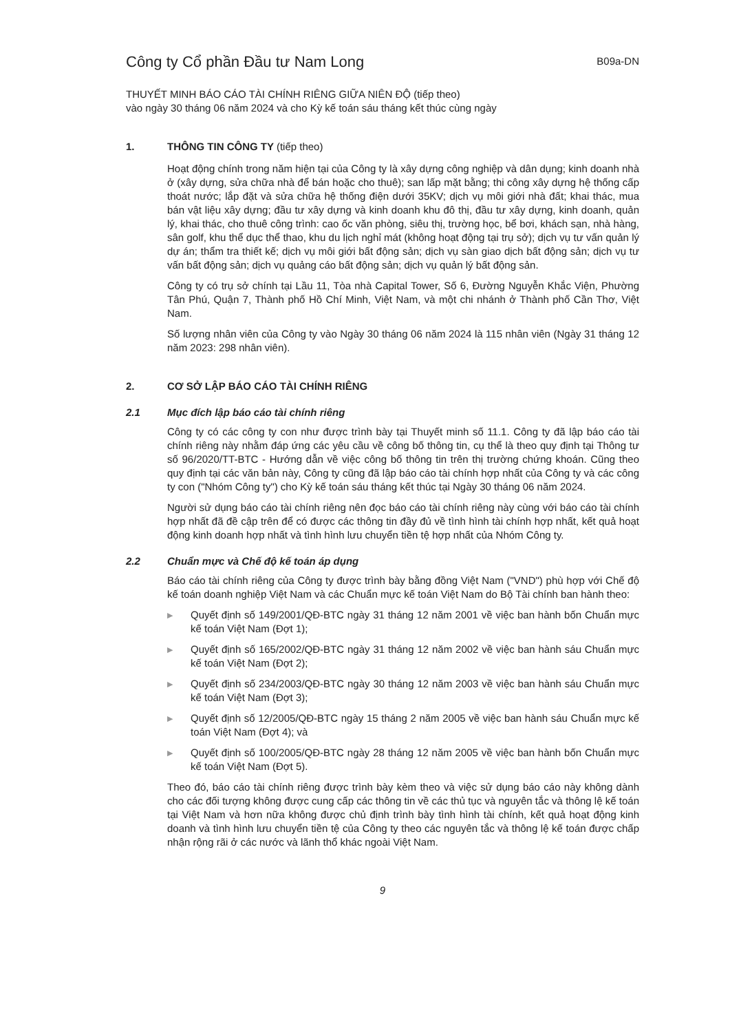Công ty Cổ phần Đầu tư Nam Long
B09a-DN
THUYẾT MINH BÁO CÁO TÀI CHÍNH RIÊNG GIỮA NIÊN ĐỘ (tiếp theo)
vào ngày 30 tháng 06 năm 2024 và cho Kỳ kế toán sáu tháng kết thúc cùng ngày
1. THÔNG TIN CÔNG TY (tiếp theo)
Hoạt động chính trong năm hiện tại của Công ty là xây dựng công nghiệp và dân dụng; kinh doanh nhà ở (xây dựng, sửa chữa nhà để bán hoặc cho thuê); san lấp mặt bằng; thi công xây dựng hệ thống cấp thoát nước; lắp đặt và sửa chữa hệ thống điện dưới 35KV; dịch vụ môi giới nhà đất; khai thác, mua bán vật liệu xây dựng; đầu tư xây dựng và kinh doanh khu đô thị, đầu tư xây dựng, kinh doanh, quản lý, khai thác, cho thuê công trình: cao ốc văn phòng, siêu thị, trường học, bể bơi, khách sạn, nhà hàng, sân golf, khu thể dục thể thao, khu du lịch nghỉ mát (không hoạt động tại trụ sở); dịch vụ tư vấn quản lý dự án; thẩm tra thiết kế; dịch vụ môi giới bất động sản; dịch vụ sàn giao dịch bất động sản; dịch vụ tư vấn bất động sản; dịch vụ quảng cáo bất động sản; dịch vụ quản lý bất động sản.
Công ty có trụ sở chính tại Lầu 11, Tòa nhà Capital Tower, Số 6, Đường Nguyễn Khắc Viện, Phường Tân Phú, Quận 7, Thành phố Hồ Chí Minh, Việt Nam, và một chi nhánh ở Thành phố Cần Thơ, Việt Nam.
Số lượng nhân viên của Công ty vào Ngày 30 tháng 06 năm 2024 là 115 nhân viên (Ngày 31 tháng 12 năm 2023: 298 nhân viên).
2. CƠ SỞ LẬP BÁO CÁO TÀI CHÍNH RIÊNG
2.1 Mục đích lập báo cáo tài chính riêng
Công ty có các công ty con như được trình bày tại Thuyết minh số 11.1. Công ty đã lập báo cáo tài chính riêng này nhằm đáp ứng các yêu cầu về công bố thông tin, cụ thể là theo quy định tại Thông tư số 96/2020/TT-BTC - Hướng dẫn về việc công bố thông tin trên thị trường chứng khoán. Cũng theo quy định tại các văn bản này, Công ty cũng đã lập báo cáo tài chính hợp nhất của Công ty và các công ty con ("Nhóm Công ty") cho Kỳ kế toán sáu tháng kết thúc tại Ngày 30 tháng 06 năm 2024.
Người sử dụng báo cáo tài chính riêng nên đọc báo cáo tài chính riêng này cùng với báo cáo tài chính hợp nhất đã đề cập trên để có được các thông tin đầy đủ về tình hình tài chính hợp nhất, kết quả hoạt động kinh doanh hợp nhất và tình hình lưu chuyển tiền tệ hợp nhất của Nhóm Công ty.
2.2 Chuẩn mực và Chế độ kế toán áp dụng
Báo cáo tài chính riêng của Công ty được trình bày bằng đồng Việt Nam ("VND") phù hợp với Chế độ kế toán doanh nghiệp Việt Nam và các Chuẩn mực kế toán Việt Nam do Bộ Tài chính ban hành theo:
▶ Quyết định số 149/2001/QĐ-BTC ngày 31 tháng 12 năm 2001 về việc ban hành bốn Chuẩn mực kế toán Việt Nam (Đợt 1);
▶ Quyết định số 165/2002/QĐ-BTC ngày 31 tháng 12 năm 2002 về việc ban hành sáu Chuẩn mực kế toán Việt Nam (Đợt 2);
▶ Quyết định số 234/2003/QĐ-BTC ngày 30 tháng 12 năm 2003 về việc ban hành sáu Chuẩn mực kế toán Việt Nam (Đợt 3);
▶ Quyết định số 12/2005/QĐ-BTC ngày 15 tháng 2 năm 2005 về việc ban hành sáu Chuẩn mực kế toán Việt Nam (Đợt 4); và
▶ Quyết định số 100/2005/QĐ-BTC ngày 28 tháng 12 năm 2005 về việc ban hành bốn Chuẩn mực kế toán Việt Nam (Đợt 5).
Theo đó, báo cáo tài chính riêng được trình bày kèm theo và việc sử dụng báo cáo này không dành cho các đối tượng không được cung cấp các thông tin về các thủ tục và nguyên tắc và thông lệ kế toán tại Việt Nam và hơn nữa không được chủ định trình bày tình hình tài chính, kết quả hoạt động kinh doanh và tình hình lưu chuyển tiền tệ của Công ty theo các nguyên tắc và thông lệ kế toán được chấp nhận rộng rãi ở các nước và lãnh thổ khác ngoài Việt Nam.
9